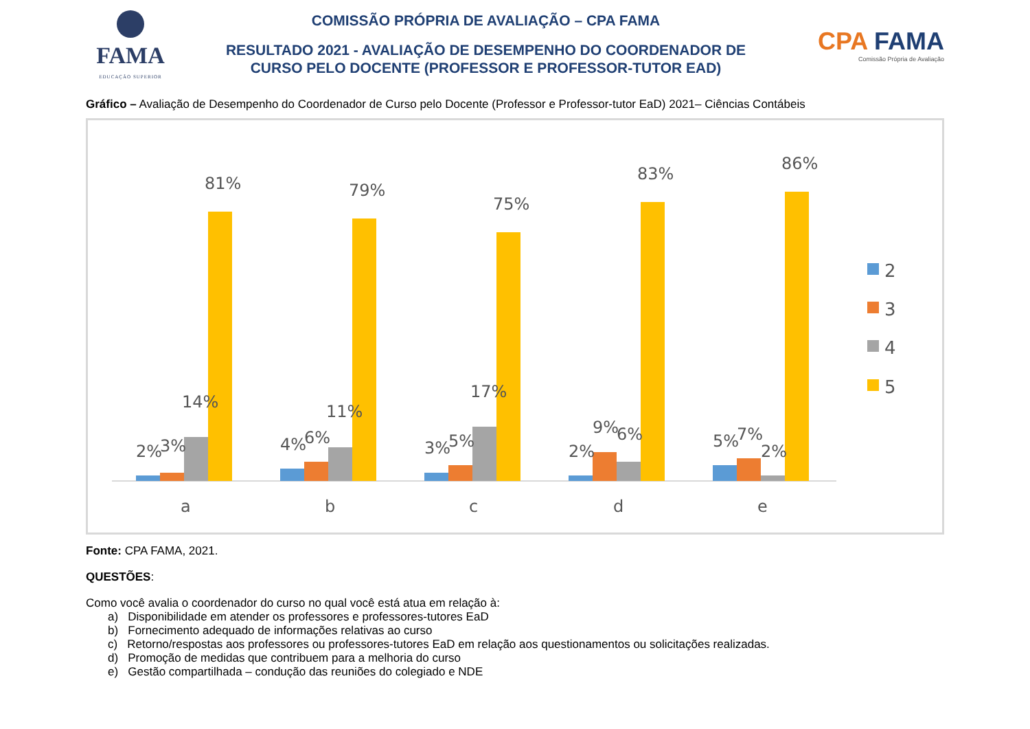FAMA
EDUCAÇÃO SUPERIOR
COMISSÃO PRÓPRIA DE AVALIAÇÃO – CPA FAMA
RESULTADO 2021 - AVALIAÇÃO DE DESEMPENHO DO COORDENADOR DE
CURSO PELO DOCENTE (PROFESSOR E PROFESSOR-TUTOR EAD)
CPA FAMA
Comissão Própria de Avaliação
Gráfico – Avaliação de Desempenho do Coordenador de Curso pelo Docente (Professor e Professor-tutor EaD) 2021– Ciências Contábeis
2%
3%
14%
81%
a
4%
6%
11%
79%
b
3%
5%
17%
75%
c
2%
9%
6%
83%
d
5%
7%
2%
86%
e
2
3
4
5
Fonte: CPA FAMA, 2021.
QUESTÕES:
Como você avalia o coordenador do curso no qual você está atua em relação à:
a) Disponibilidade em atender os professores e professores-tutores EaD
b) Fornecimento adequado de informações relativas ao curso
c) Retorno/respostas aos professores ou professores-tutores EaD em relação aos questionamentos ou solicitações realizadas.
d) Promoção de medidas que contribuem para a melhoria do curso
e) Gestão compartilhada – condução das reuniões do colegiado e NDE